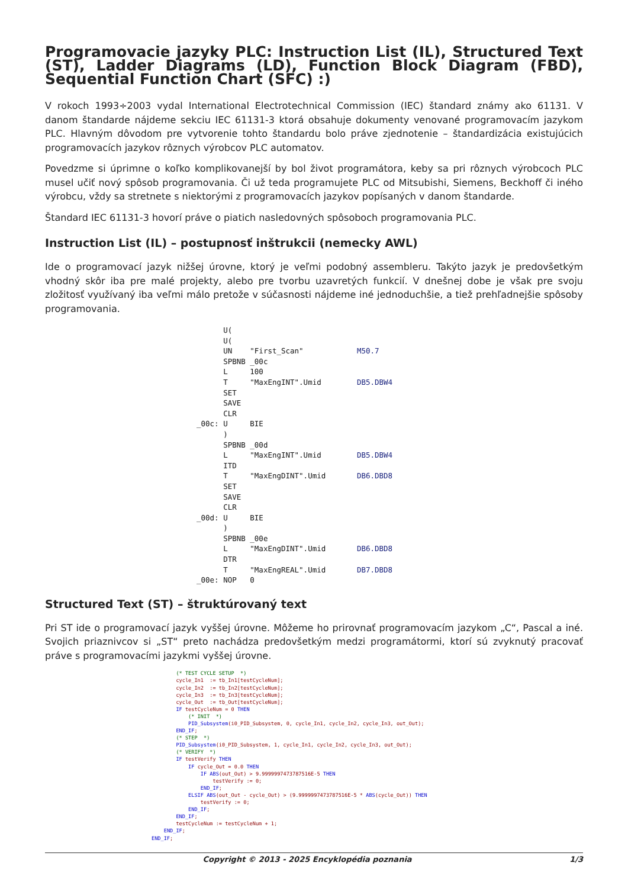Programovacie jazyky PLC: Instruction List (IL), Structured Text (ST), Ladder Diagrams (LD), Function Block Diagram (FBD), Sequential Function Chart (SFC) :)
V rokoch 1993÷2003 vydal International Electrotechnical Commission (IEC) štandard známy ako 61131. V danom štandarde nájdeme sekciu IEC 61131-3 ktorá obsahuje dokumenty venované programovacím jazykom PLC. Hlavným dôvodom pre vytvorenie tohto štandardu bolo práve zjednotenie – štandardizácia existujúcich programovacích jazykov rôznych výrobcov PLC automatov.
Povedzme si úprimne o koľko komplikovanejší by bol život programátora, keby sa pri rôznych výrobcoch PLC musel učiť nový spôsob programovania. Či už teda programujete PLC od Mitsubishi, Siemens, Beckhoff či iného výrobcu, vždy sa stretnete s niektorými z programovacích jazykov popísaných v danom štandarde.
Štandard IEC 61131-3 hovorí práve o piatich nasledovných spôsoboch programovania PLC.
Instruction List (IL) – postupnosť inštrukcii (nemecky AWL)
Ide o programovací jazyk nižšej úrovne, ktorý je veľmi podobný assembleru. Takýto jazyk je predovšetkým vhodný skôr iba pre malé projekty, alebo pre tvorbu uzavretých funkcií. V dnešnej dobe je však pre svoju zložitosť využívaný iba veľmi málo pretože v súčasnosti nájdeme iné jednoduchšie, a tiež prehľadnejšie spôsoby programovania.
      U(
      U(
      UN    "First_Scan"            M50.7
      SPBNB _00c
      L     100
      T     "MaxEngINT".Umid        DB5.DBW4
      SET
      SAVE
      CLR
_00c: U     BIE
      )
      SPBNB _00d
      L     "MaxEngINT".Umid        DB5.DBW4
      ITD
      T     "MaxEngDINT".Umid       DB6.DBD8
      SET
      SAVE
      CLR
_00d: U     BIE
      )
      SPBNB _00e
      L     "MaxEngDINT".Umid       DB6.DBD8
      DTR
      T     "MaxEngREAL".Umid       DB7.DBD8
_00e: NOP   0
Structured Text (ST) – štruktúrovaný text
Pri ST ide o programovací jazyk vyššej úrovne. Môžeme ho prirovnať programovacím jazykom „C“, Pascal a iné. Svojich priaznivcov si „ST“ preto nachádza predovšetkým medzi programátormi, ktorí sú zvyknutý pracovať práve s programovacími jazykmi vyššej úrovne.
        (* TEST CYCLE SETUP  *)
        cycle_In1  := tb_In1[testCycleNum];
        cycle_In2  := tb_In2[testCycleNum];
        cycle_In3  := tb_In3[testCycleNum];
        cycle_Out  := tb_Out[testCycleNum];
        IF testCycleNum = 0 THEN
            (* INIT  *)
            PID_Subsystem(i0_PID_Subsystem, 0, cycle_In1, cycle_In2, cycle_In3, out_Out);
        END_IF;
        (* STEP  *)
        PID_Subsystem(i0_PID_Subsystem, 1, cycle_In1, cycle_In2, cycle_In3, out_Out);
        (* VERIFY  *)
        IF testVerify THEN
            IF cycle_Out = 0.0 THEN
                IF ABS(out_Out) > 9.9999997473787516E-5 THEN
                    testVerify := 0;
                END_IF;
            ELSIF ABS(out_Out - cycle_Out) > (9.9999997473787516E-5 * ABS(cycle_Out)) THEN
                testVerify := 0;
            END_IF;
        END_IF;
        testCycleNum := testCycleNum + 1;
    END_IF;
END_IF;
Copyright © 2013 - 2025 Encyklopédia poznania 1/3